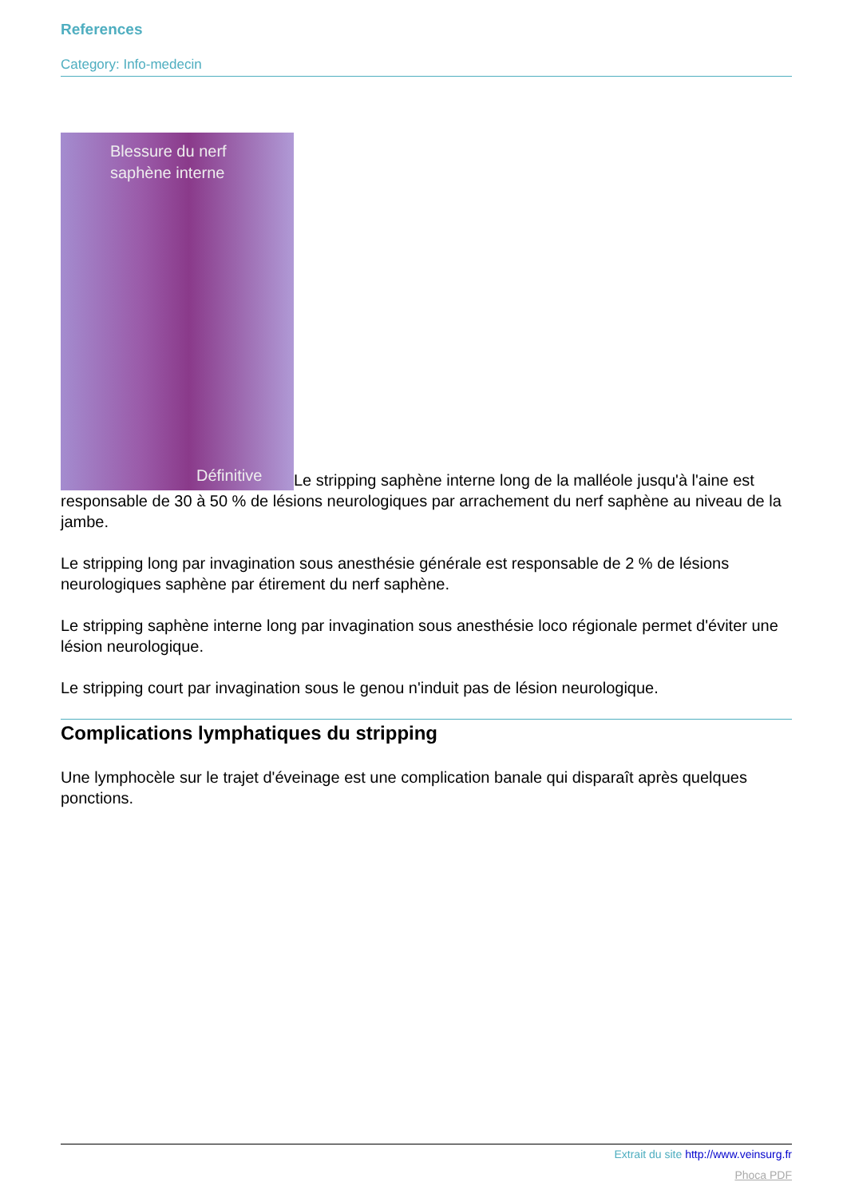References
Category: Info-medecin
Blessure du nerf
saphène interne Définitive Le stripping saphène interne long de la malléole jusqu'à l'aine est responsable de 30 à 50 % de lésions neurologiques par arrachement du nerf saphène au niveau de la jambe.
Le stripping long par invagination sous anesthésie générale est responsable de 2 % de lésions neurologiques saphène par étirement du nerf saphène.
Le stripping saphène interne long par invagination sous anesthésie loco régionale permet d'éviter une lésion neurologique.
Le stripping court par invagination sous le genou n'induit pas de lésion neurologique.
Complications lymphatiques du stripping
Une lymphocèle sur le trajet d'éveinage est une complication banale qui disparaît après quelques ponctions.
Extrait du site http://www.veinsurg.fr
Phoca PDF